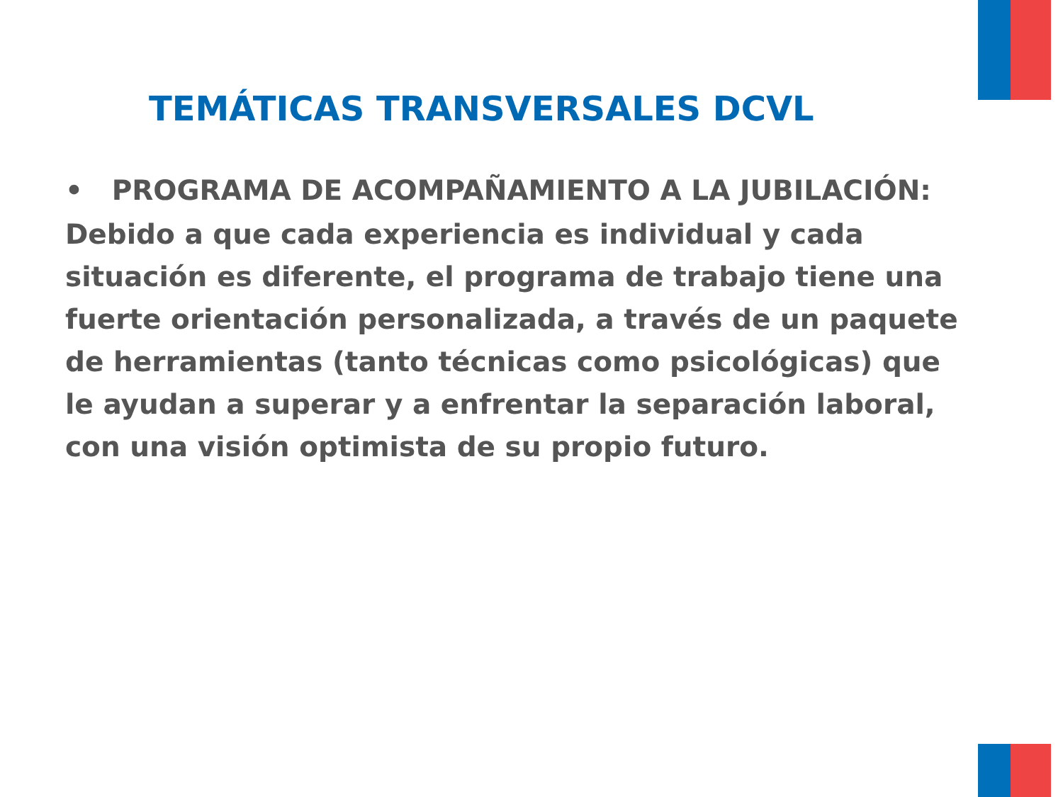TEMÁTICAS TRANSVERSALES DCVL
• PROGRAMA DE ACOMPAÑAMIENTO A LA JUBILACIÓN:
Debido a que cada experiencia es individual y cada situación es diferente, el programa de trabajo tiene una fuerte orientación personalizada, a través de un paquete de herramientas (tanto técnicas como psicológicas) que le ayudan a superar y a enfrentar la separación laboral, con una visión optimista de su propio futuro.